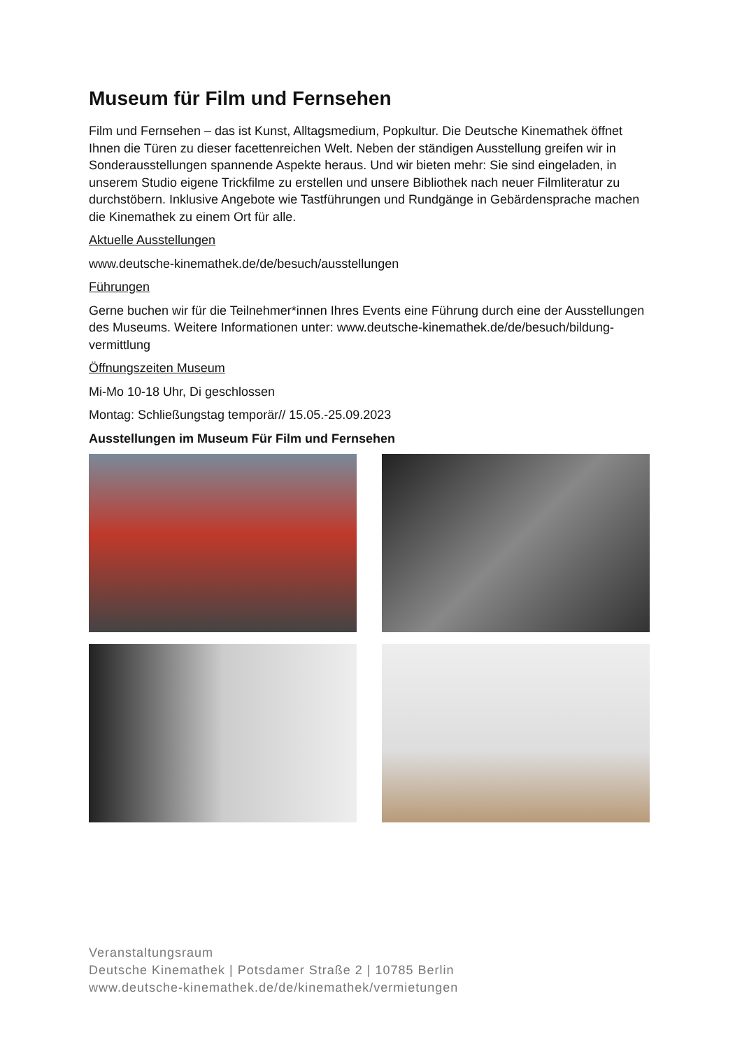Museum für Film und Fernsehen
Film und Fernsehen – das ist Kunst, Alltagsmedium, Popkultur. Die Deutsche Kinemathek öffnet Ihnen die Türen zu dieser facettenreichen Welt. Neben der ständigen Ausstellung greifen wir in Sonderausstellungen spannende Aspekte heraus. Und wir bieten mehr: Sie sind eingeladen, in unserem Studio eigene Trickfilme zu erstellen und unsere Bibliothek nach neuer Filmliteratur zu durchstöbern. Inklusive Angebote wie Tastführungen und Rundgänge in Gebärdensprache machen die Kinemathek zu einem Ort für alle.
Aktuelle Ausstellungen
www.deutsche-kinemathek.de/de/besuch/ausstellungen
Führungen
Gerne buchen wir für die Teilnehmer*innen Ihres Events eine Führung durch eine der Ausstellungen des Museums. Weitere Informationen unter: www.deutsche-kinemathek.de/de/besuch/bildung-vermittlung
Öffnungszeiten Museum
Mi-Mo 10-18 Uhr, Di geschlossen
Montag: Schließungstag temporär// 15.05.-25.09.2023
Ausstellungen im Museum Für Film und Fernsehen
Veranstaltungsraum
Deutsche Kinemathek | Potsdamer Straße 2 | 10785 Berlin
www.deutsche-kinemathek.de/de/kinemathek/vermietungen